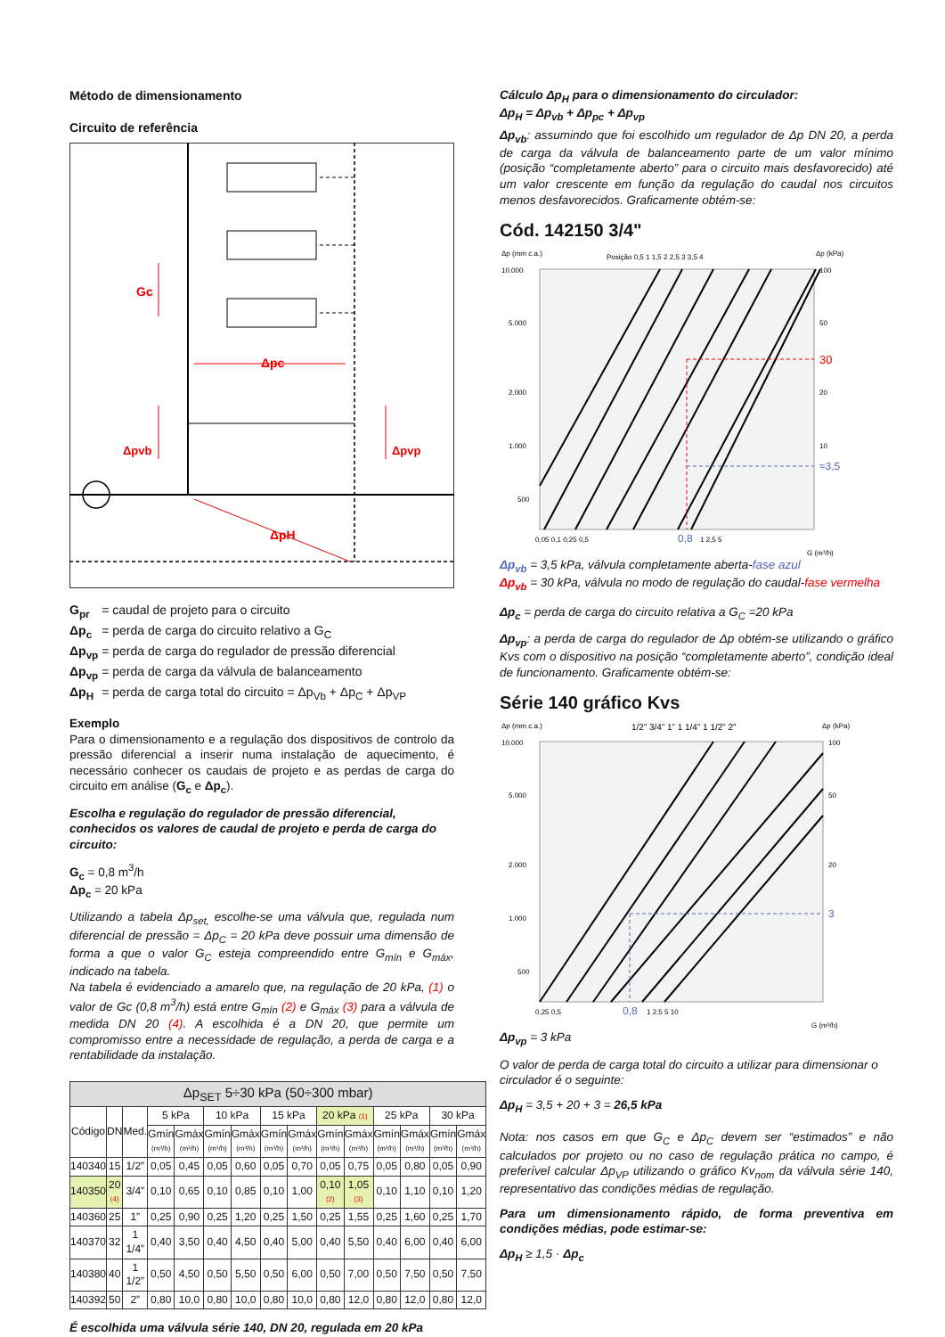Método de dimensionamento
Circuito de referência
Gc
Δpc
Δpvb
Δpvp
ΔpH
| G<sub>pr</sub> | = caudal de projeto para o circuito |
| Δp<sub>c</sub> | = perda de carga do circuito relativo a G<sub>C</sub> |
| Δp<sub>vp</sub> | = perda de carga do regulador de pressão diferencial |
| Δp<sub>vp</sub> | = perda de carga da válvula de balanceamento |
| Δp<sub>H</sub> | = perda de carga total do circuito = Δp<sub>Vb</sub> + Δp<sub>C</sub> + Δp<sub>VP</sub> |
Exemplo
Para o dimensionamento e a regulação dos dispositivos de controlo da pressão diferencial a inserir numa instalação de aquecimento, é necessário conhecer os caudais de projeto e as perdas de carga do circuito em análise (G<sub>c</sub> e Δp<sub>c</sub>).
Escolha e regulação do regulador de pressão diferencial, conhecidos os valores de caudal de projeto e perda de carga do circuito:
G<sub>c</sub> = 0,8 m<sup>3</sup>/h
Δp<sub>c</sub> = 20 kPa
Utilizando a tabela Δp<sub>set,</sub> escolhe-se uma válvula que, regulada num diferencial de pressão = Δp<sub>C</sub> = 20 kPa deve possuir uma dimensão de forma a que o valor G<sub>C</sub> esteja compreendido entre G<sub>mín</sub> e G<sub>máx</sub>, indicado na tabela.
Na tabela é evidenciado a amarelo que, na regulação de 20 kPa, (1) o valor de Gc (0,8 m<sup>3</sup>/h) está entre G<sub>mín</sub> (2) e G<sub>máx</sub> (3) para a válvula de medida DN 20 (4). A escolhida é a DN 20, que permite um compromisso entre a necessidade de regulação, a perda de carga e a rentabilidade da instalação.
| Δp<sub>SET</sub> 5÷30 kPa (50÷300 mbar) | | | | | | | | | | | | | | |
| --- | --- | --- | --- | --- | --- | --- | --- | --- | --- | --- | --- | --- | --- | --- |
| Código | DN | Med. | 5 kPa | | 10 kPa | | 15 kPa | | 20 kPa (1) | | 25 kPa | | 30 kPa | |
| | | | Gmín (m³/h) | Gmáx (m³/h) | Gmín (m³/h) | Gmáx (m³/h) | Gmín (m³/h) | Gmáx (m³/h) | Gmín (m³/h) | Gmáx (m³/h) | Gmín (m³/h) | Gmáx (m³/h) | Gmín (m³/h) | Gmáx (m³/h) |
| 140340 | 15 | 1/2” | 0,05 | 0,45 | 0,05 | 0,60 | 0,05 | 0,70 | 0,05 | 0,75 | 0,05 | 0,80 | 0,05 | 0,90 |
| 140350 | 20 (4) | 3/4” | 0,10 | 0,65 | 0,10 | 0,85 | 0,10 | 1,00 | 0,10 (2) | 1,05 (3) | 0,10 | 1,10 | 0,10 | 1,20 |
| 140360 | 25 | 1” | 0,25 | 0,90 | 0,25 | 1,20 | 0,25 | 1,50 | 0,25 | 1,55 | 0,25 | 1,60 | 0,25 | 1,70 |
| 140370 | 32 | 1 1/4” | 0,40 | 3,50 | 0,40 | 4,50 | 0,40 | 5,00 | 0,40 | 5,50 | 0,40 | 6,00 | 0,40 | 6,00 |
| 140380 | 40 | 1 1/2” | 0,50 | 4,50 | 0,50 | 5,50 | 0,50 | 6,00 | 0,50 | 7,00 | 0,50 | 7,50 | 0,50 | 7,50 |
| 140392 | 50 | 2” | 0,80 | 10,0 | 0,80 | 10,0 | 0,80 | 10,0 | 0,80 | 12,0 | 0,80 | 12,0 | 0,80 | 12,0 |
É escolhida uma válvula série 140, DN 20, regulada em 20 kPa
Cálculo Δp<sub>H</sub> para o dimensionamento do circulador:
Δp<sub>H</sub> = Δp<sub>vb</sub> + Δp<sub>pc</sub> + Δp<sub>vp</sub>
Δp<sub>vb</sub>: assumindo que foi escolhido um regulador de Δp DN 20, a perda de carga da válvula de balanceamento parte de um valor mínimo (posição “completamente aberto” para o circuito mais desfavorecido) até um valor crescente em função da regulação do caudal nos circuitos menos desfavorecidos. Graficamente obtém-se:
Cód. 142150 3/4"
Δp (mm c.a.)
Posição 0,5 1 1,5 2 2,5 3 3,5 4
Δp (kPa)
10.000
5.000
2.000
1.000
500
100
50
30
20
10
≈3,5
0,05 0,1 0,25 0,5
0,8
1 2,5 5
G (m³/h)
Δp<sub>vb</sub> = 3,5 kPa, válvula completamente aberta-fase azul
Δp<sub>vb</sub> = 30 kPa, válvula no modo de regulação do caudal-fase vermelha
Δp<sub>c</sub> = perda de carga do circuito relativa a G<sub>C</sub> =20 kPa
Δp<sub>vp</sub>: a perda de carga do regulador de Δp obtém-se utilizando o gráfico Kvs com o dispositivo na posição “completamente aberto”, condição ideal de funcionamento. Graficamente obtém-se:
Série 140 gráfico Kvs
Δp (mm c.a.)
1/2” 3/4” 1” 1 1/4” 1 1/2” 2”
Δp (kPa)
10.000
5.000
2.000
1.000
500
100
50
3
20
0,25 0,5
0,8
1 2,5 5 10
G (m³/h)
Δp<sub>vp</sub> = 3 kPa
O valor de perda de carga total do circuito a utilizar para dimensionar o circulador é o seguinte:
Δp<sub>H</sub> = 3,5 + 20 + 3 = 26,5 kPa
Nota: nos casos em que G<sub>C</sub> e Δp<sub>C</sub> devem ser “estimados” e não calculados por projeto ou no caso de regulação prática no campo, é preferível calcular Δp<sub>VP</sub> utilizando o gráfico Kv<sub>nom</sub> da válvula série 140, representativo das condições médias de regulação.
Para um dimensionamento rápido, de forma preventiva em condições médias, pode estimar-se:
Δp<sub>H</sub> ≥ 1,5 · Δp<sub>c</sub>